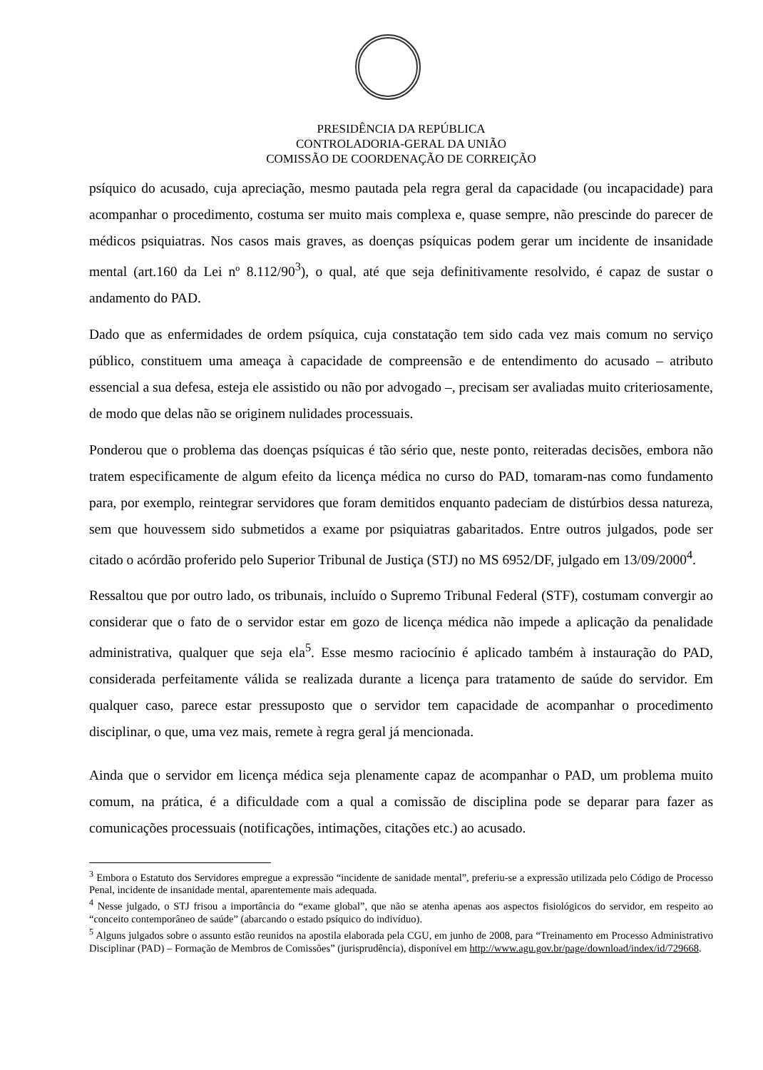PRESIDÊNCIA DA REPÚBLICA
CONTROLADORIA-GERAL DA UNIÃO
COMISSÃO DE COORDENAÇÃO DE CORREIÇÃO
psíquico do acusado, cuja apreciação, mesmo pautada pela regra geral da capacidade (ou incapacidade) para acompanhar o procedimento, costuma ser muito mais complexa e, quase sempre, não prescinde do parecer de médicos psiquiatras. Nos casos mais graves, as doenças psíquicas podem gerar um incidente de insanidade mental (art.160 da Lei nº 8.112/90<sup>3</sup>), o qual, até que seja definitivamente resolvido, é capaz de sustar o andamento do PAD.
Dado que as enfermidades de ordem psíquica, cuja constatação tem sido cada vez mais comum no serviço público, constituem uma ameaça à capacidade de compreensão e de entendimento do acusado – atributo essencial a sua defesa, esteja ele assistido ou não por advogado –, precisam ser avaliadas muito criteriosamente, de modo que delas não se originem nulidades processuais.
Ponderou que o problema das doenças psíquicas é tão sério que, neste ponto, reiteradas decisões, embora não tratem especificamente de algum efeito da licença médica no curso do PAD, tomaram-nas como fundamento para, por exemplo, reintegrar servidores que foram demitidos enquanto padeciam de distúrbios dessa natureza, sem que houvessem sido submetidos a exame por psiquiatras gabaritados. Entre outros julgados, pode ser citado o acórdão proferido pelo Superior Tribunal de Justiça (STJ) no MS 6952/DF, julgado em 13/09/2000<sup>4</sup>.
Ressaltou que por outro lado, os tribunais, incluído o Supremo Tribunal Federal (STF), costumam convergir ao considerar que o fato de o servidor estar em gozo de licença médica não impede a aplicação da penalidade administrativa, qualquer que seja ela<sup>5</sup>. Esse mesmo raciocínio é aplicado também à instauração do PAD, considerada perfeitamente válida se realizada durante a licença para tratamento de saúde do servidor. Em qualquer caso, parece estar pressuposto que o servidor tem capacidade de acompanhar o procedimento disciplinar, o que, uma vez mais, remete à regra geral já mencionada.
Ainda que o servidor em licença médica seja plenamente capaz de acompanhar o PAD, um problema muito comum, na prática, é a dificuldade com a qual a comissão de disciplina pode se deparar para fazer as comunicações processuais (notificações, intimações, citações etc.) ao acusado.
<sup>3</sup> Embora o Estatuto dos Servidores empregue a expressão “incidente de sanidade mental”, preferiu-se a expressão utilizada pelo Código de Processo Penal, incidente de insanidade mental, aparentemente mais adequada.
<sup>4</sup> Nesse julgado, o STJ frisou a importância do “exame global”, que não se atenha apenas aos aspectos fisiológicos do servidor, em respeito ao “conceito contemporâneo de saúde” (abarcando o estado psíquico do indivíduo).
<sup>5</sup> Alguns julgados sobre o assunto estão reunidos na apostila elaborada pela CGU, em junho de 2008, para “Treinamento em Processo Administrativo Disciplinar (PAD) – Formação de Membros de Comissões” (jurisprudência), disponível em http://www.agu.gov.br/page/download/index/id/729668.